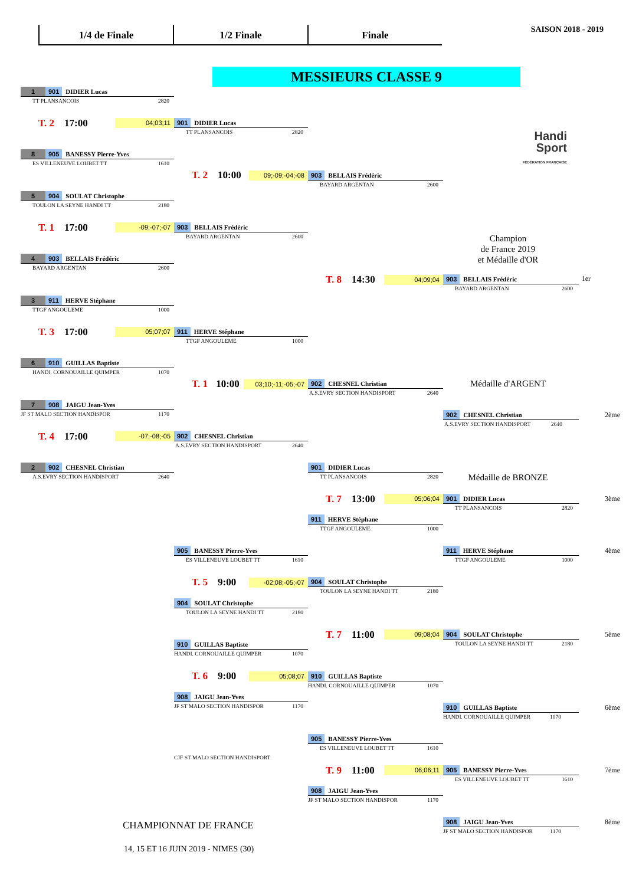1/4 de Finale 1/2 Finale Finale
SAISON 2018 - 2019
MESSIEURS CLASSE 9
1 901 DIDIER Lucas
TT PLANSANCOIS 2820
Handi
Sport
FÉDÉRATION FRANÇAISE
T. 2 17:00 04;03;11
901 DIDIER Lucas
TT PLANSANCOIS 2820
8 905 BANESSY Pierre-Yves
ES VILLENEUVE LOUBET TT 1610
T. 2 10:00 09;-09;-04;-08
903 BELLAIS Frédéric
BAYARD ARGENTAN 2600
5 904 SOULAT Christophe
TOULON LA SEYNE HANDI TT 2180
T. 1 17:00 -09;-07;-07
903 BELLAIS Frédéric
BAYARD ARGENTAN 2600
Champion
de France 2019
et Médaille d'OR
4 903 BELLAIS Frédéric
BAYARD ARGENTAN 2600
T. 8 14:30 04;09;04
903 BELLAIS Frédéric
BAYARD ARGENTAN 2600
1er
3 911 HERVE Stéphane
TTGF ANGOULEME 1000
T. 3 17:00 05;07;07
911 HERVE Stéphane
TTGF ANGOULEME 1000
6 910 GUILLAS Baptiste
HANDI. CORNOUAILLE QUIMPER 1070
T. 1 10:00 03;10;-11;-05;-07
902 CHESNEL Christian
A.S.EVRY SECTION HANDISPORT 2640
Médaille d'ARGENT
7 908 JAIGU Jean-Yves
JF ST MALO SECTION HANDISPOR 1170
902 CHESNEL Christian 2ème
A.S.EVRY SECTION HANDISPORT 2640
T. 4 17:00 -07;-08;-05
902 CHESNEL Christian
A.S.EVRY SECTION HANDISPORT 2640
2 902 CHESNEL Christian
A.S.EVRY SECTION HANDISPORT 2640
901 DIDIER Lucas
TT PLANSANCOIS 2820
Médaille de BRONZE
T. 7 13:00 05;06;04
901 DIDIER Lucas 3ème
TT PLANSANCOIS 2820
911 HERVE Stéphane
TTGF ANGOULEME 1000
905 BANESSY Pierre-Yves
ES VILLENEUVE LOUBET TT 1610
911 HERVE Stéphane 4ème
TTGF ANGOULEME 1000
T. 5 9:00 -02;08;-05;-07
904 SOULAT Christophe
TOULON LA SEYNE HANDI TT 2180
904 SOULAT Christophe
TOULON LA SEYNE HANDI TT 2180
T. 7 11:00 09;08;04
904 SOULAT Christophe 5ème
TOULON LA SEYNE HANDI TT 2180
910 GUILLAS Baptiste
HANDI. CORNOUAILLE QUIMPER 1070
T. 6 9:00 05;08;07
910 GUILLAS Baptiste
HANDI. CORNOUAILLE QUIMPER 1070
908 JAIGU Jean-Yves
JF ST MALO SECTION HANDISPOR 1170
910 GUILLAS Baptiste 6ème
HANDI. CORNOUAILLE QUIMPER 1070
905 BANESSY Pierre-Yves
ES VILLENEUVE LOUBET TT 1610
CJF ST MALO SECTION HANDISPORT
T. 9 11:00 06;06;11
905 BANESSY Pierre-Yves 7ème
ES VILLENEUVE LOUBET TT 1610
908 JAIGU Jean-Yves
JF ST MALO SECTION HANDISPOR 1170
CHAMPIONNAT DE FRANCE
908 JAIGU Jean-Yves 8ème
JF ST MALO SECTION HANDISPOR 1170
14, 15 ET 16 JUIN 2019 - NIMES (30)